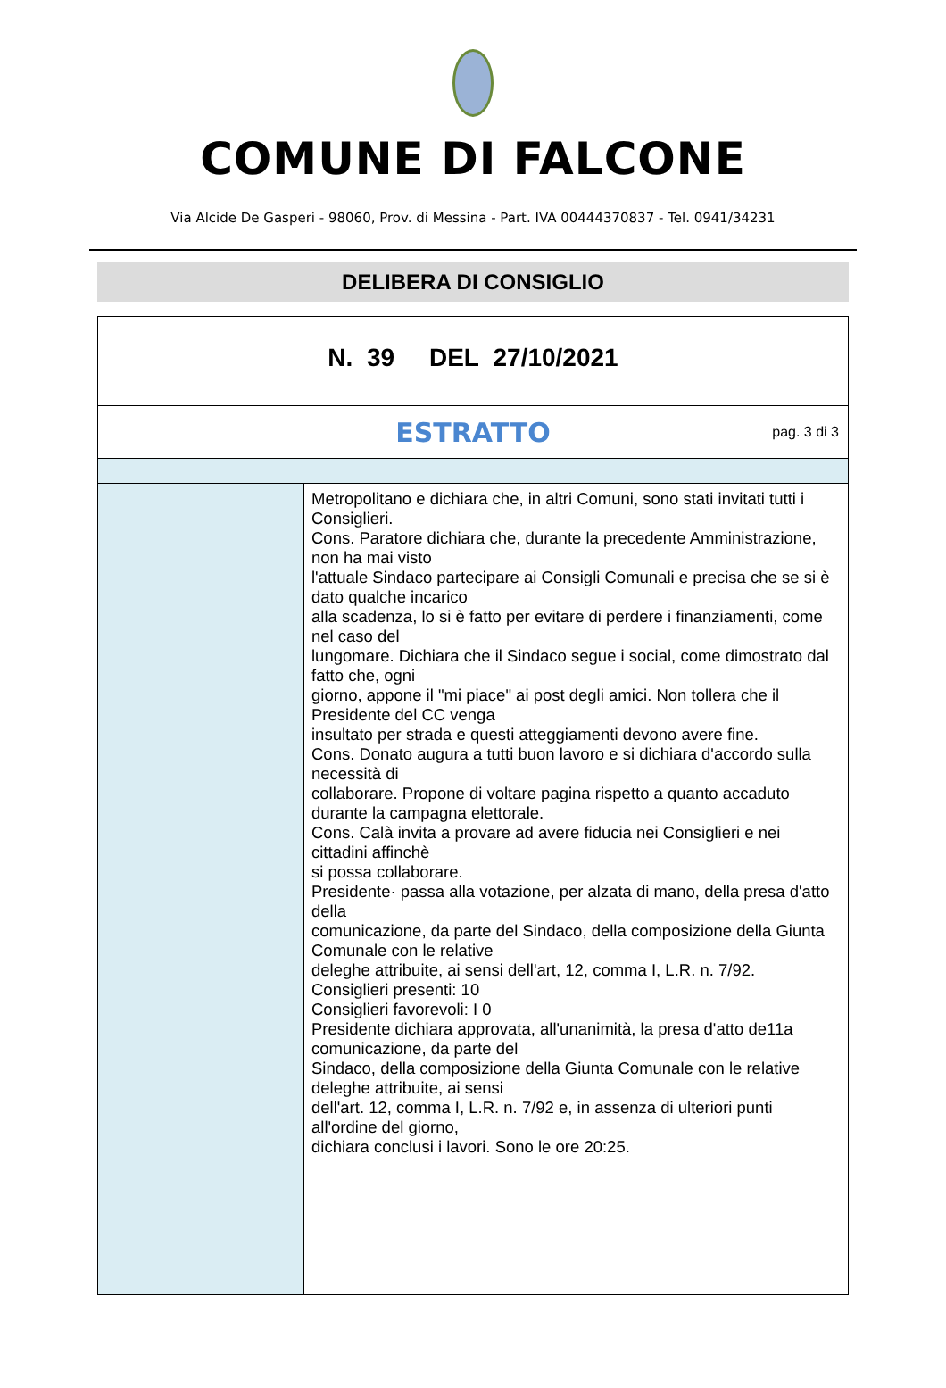COMUNE DI FALCONE
Via Alcide De Gasperi - 98060, Prov. di Messina - Part. IVA 00444370837 - Tel. 0941/34231
DELIBERA DI CONSIGLIO
N. 39 DEL 27/10/2021
ESTRATTO pag. 3 di 3
Metropolitano e dichiara che, in altri Comuni, sono stati invitati tutti i Consiglieri.
Cons. Paratore dichiara che, durante la precedente Amministrazione, non ha mai visto
l'attuale Sindaco partecipare ai Consigli Comunali e precisa che se si è dato qualche incarico
alla scadenza, lo si è fatto per evitare di perdere i finanziamenti, come nel caso del
lungomare. Dichiara che il Sindaco segue i social, come dimostrato dal fatto che, ogni
giorno, appone il "mi piace" ai post degli amici. Non tollera che il Presidente del CC venga
insultato per strada e questi atteggiamenti devono avere fine.
Cons. Donato augura a tutti buon lavoro e si dichiara d'accordo sulla necessità di
collaborare. Propone di voltare pagina rispetto a quanto accaduto durante la campagna elettorale.
Cons. Calà invita a provare ad avere fiducia nei Consiglieri e nei cittadini affinchè
si possa collaborare.
Presidente· passa alla votazione, per alzata di mano, della presa d'atto della
comunicazione, da parte del Sindaco, della composizione della Giunta Comunale con le relative
deleghe attribuite, ai sensi dell'art, 12, comma I, L.R. n. 7/92.
Consiglieri presenti: 10
Consiglieri favorevoli: I 0
Presidente dichiara approvata, all'unanimità, la presa d'atto de11a comunicazione, da parte del
Sindaco, della composizione della Giunta Comunale con le relative deleghe attribuite, ai sensi
dell'art. 12, comma I, L.R. n. 7/92 e, in assenza di ulteriori punti all'ordine del giorno,
dichiara conclusi i lavori. Sono le ore 20:25.